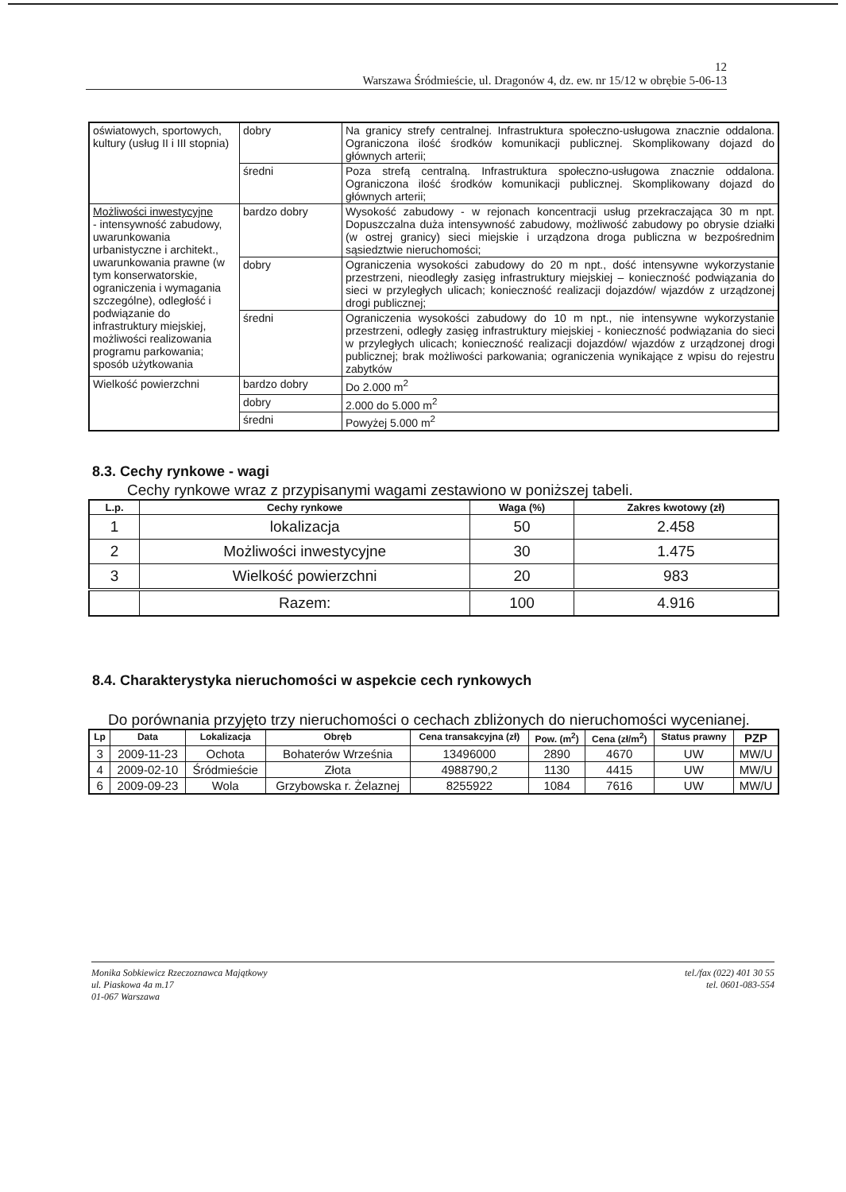12
Warszawa Śródmieście, ul. Dragonów 4, dz. ew. nr 15/12 w obrębie 5-06-13
| oświatowych, sportowych, kultury (usług II i III stopnia) | dobry | Na granicy strefy centralnej. Infrastruktura społeczno-usługowa znacznie oddalona. Ograniczona ilość środków komunikacji publicznej. Skomplikowany dojazd do głównych arterii; |
| | średni | Poza strefą centralną. Infrastruktura społeczno-usługowa znacznie oddalona. Ograniczona ilość środków komunikacji publicznej. Skomplikowany dojazd do głównych arterii; |
| Możliwości inwestycyjne - intensywność zabudowy, uwarunkowania urbanistyczne i architekt., uwarunkowania prawne (w tym konserwatorskie, ograniczenia i wymagania szczególne), odległość i podwiązanie do infrastruktury miejskiej, możliwości realizowania programu parkowania; sposób użytkowania | bardzo dobry | Wysokość zabudowy - w rejonach koncentracji usług przekraczająca 30 m npt. Dopuszczalna duża intensywność zabudowy, możliwość zabudowy po obrysie działki (w ostrej granicy) sieci miejskie i urządzona droga publiczna w bezpośrednim sąsiedztwie nieruchomości; |
| | dobry | Ograniczenia wysokości zabudowy do 20 m npt., dość intensywne wykorzystanie przestrzeni, nieodległy zasięg infrastruktury miejskiej – konieczność podwiązania do sieci w przyległych ulicach; konieczność realizacji dojazdów/ wjazdów z urządzonej drogi publicznej; |
| | średni | Ograniczenia wysokości zabudowy do 10 m npt., nie intensywne wykorzystanie przestrzeni, odległy zasięg infrastruktury miejskiej - konieczność podwiązania do sieci w przyległych ulicach; konieczność realizacji dojazdów/ wjazdów z urządzonej drogi publicznej; brak możliwości parkowania; ograniczenia wynikające z wpisu do rejestru zabytków |
| Wielkość powierzchni | bardzo dobry | Do 2.000 m<sup>2</sup> |
| | dobry | 2.000 do 5.000 m<sup>2</sup> |
| | średni | Powyżej 5.000 m<sup>2</sup> |
8.3. Cechy rynkowe - wagi
Cechy rynkowe wraz z przypisanymi wagami zestawiono w poniższej tabeli.
| L.p. | Cechy rynkowe | Waga (%) | Zakres kwotowy (zł) |
| --- | --- | --- | --- |
| 1 | lokalizacja | 50 | 2.458 |
| 2 | Możliwości inwestycyjne | 30 | 1.475 |
| 3 | Wielkość powierzchni | 20 | 983 |
| | Razem: | 100 | 4.916 |
8.4. Charakterystyka nieruchomości w aspekcie cech rynkowych
Do porównania przyjęto trzy nieruchomości o cechach zbliżonych do nieruchomości wycenianej.
| Lp | Data | Lokalizacja | Obręb | Cena transakcyjna (zł) | Pow. (m<sup>2</sup>) | Cena (zł/m<sup>2</sup>) | Status prawny | PZP |
| --- | --- | --- | --- | --- | --- | --- | --- | --- |
| 3 | 2009-11-23 | Ochota | Bohaterów Września | 13496000 | 2890 | 4670 | UW | MW/U |
| 4 | 2009-02-10 | Śródmieście | Złota | 4988790,2 | 1130 | 4415 | UW | MW/U |
| 6 | 2009-09-23 | Wola | Grzybowska r. Żelaznej | 8255922 | 1084 | 7616 | UW | MW/U |
Monika Sobkiewicz Rzeczoznawca Majątkowy
ul. Piaskowa 4a m.17
01-067 Warszawa
tel./fax (022) 401 30 55
tel. 0601-083-554